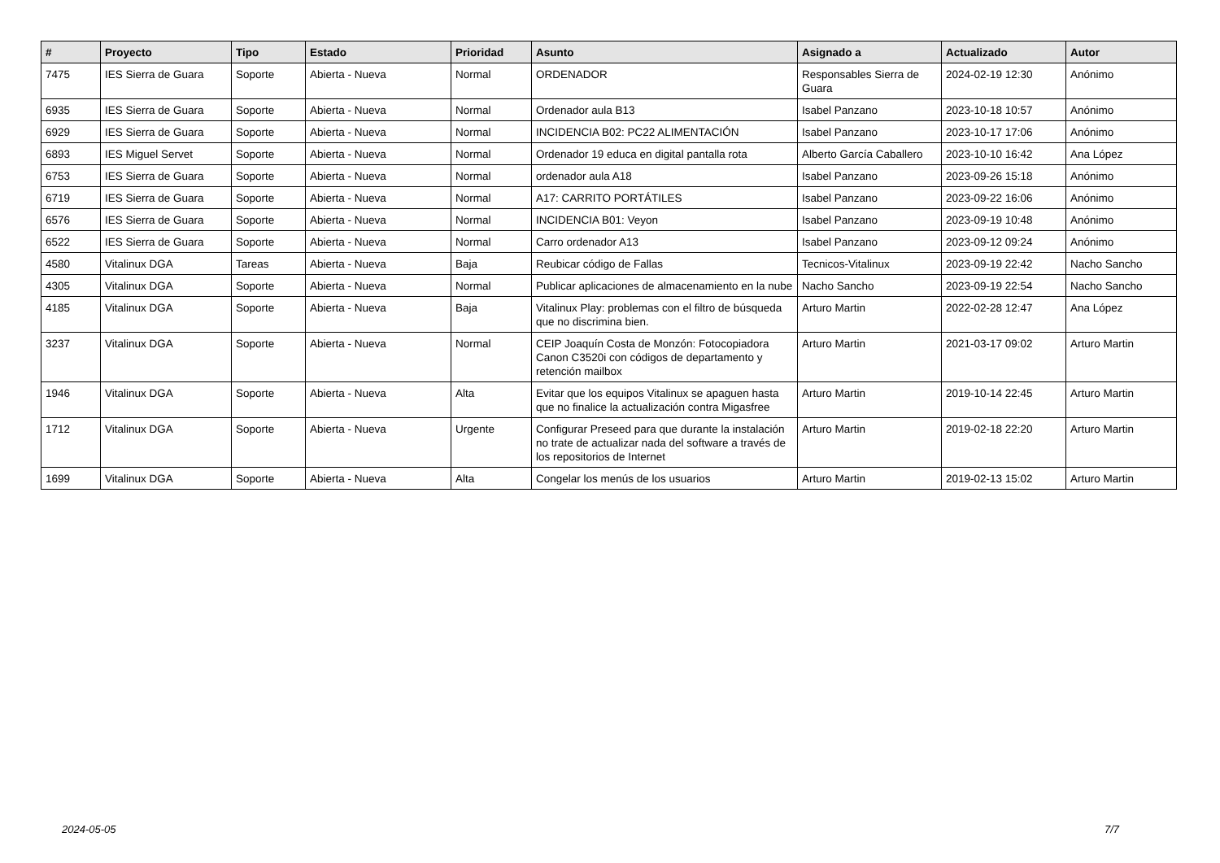| # | Proyecto | Tipo | Estado | Prioridad | Asunto | Asignado a | Actualizado | Autor |
| --- | --- | --- | --- | --- | --- | --- | --- | --- |
| 7475 | IES Sierra de Guara | Soporte | Abierta - Nueva | Normal | ORDENADOR | Responsables Sierra de Guara | 2024-02-19 12:30 | Anónimo |
| 6935 | IES Sierra de Guara | Soporte | Abierta - Nueva | Normal | Ordenador aula B13 | Isabel Panzano | 2023-10-18 10:57 | Anónimo |
| 6929 | IES Sierra de Guara | Soporte | Abierta - Nueva | Normal | INCIDENCIA B02: PC22 ALIMENTACIÓN | Isabel Panzano | 2023-10-17 17:06 | Anónimo |
| 6893 | IES Miguel Servet | Soporte | Abierta - Nueva | Normal | Ordenador 19 educa en digital pantalla rota | Alberto García Caballero | 2023-10-10 16:42 | Ana López |
| 6753 | IES Sierra de Guara | Soporte | Abierta - Nueva | Normal | ordenador aula A18 | Isabel Panzano | 2023-09-26 15:18 | Anónimo |
| 6719 | IES Sierra de Guara | Soporte | Abierta - Nueva | Normal | A17: CARRITO PORTÁTILES | Isabel Panzano | 2023-09-22 16:06 | Anónimo |
| 6576 | IES Sierra de Guara | Soporte | Abierta - Nueva | Normal | INCIDENCIA B01: Veyon | Isabel Panzano | 2023-09-19 10:48 | Anónimo |
| 6522 | IES Sierra de Guara | Soporte | Abierta - Nueva | Normal | Carro ordenador A13 | Isabel Panzano | 2023-09-12 09:24 | Anónimo |
| 4580 | Vitalinux DGA | Tareas | Abierta - Nueva | Baja | Reubicar código de Fallas | Tecnicos-Vitalinux | 2023-09-19 22:42 | Nacho Sancho |
| 4305 | Vitalinux DGA | Soporte | Abierta - Nueva | Normal | Publicar aplicaciones de almacenamiento en la nube | Nacho Sancho | 2023-09-19 22:54 | Nacho Sancho |
| 4185 | Vitalinux DGA | Soporte | Abierta - Nueva | Baja | Vitalinux Play: problemas con el filtro de búsqueda que no discrimina bien. | Arturo Martin | 2022-02-28 12:47 | Ana López |
| 3237 | Vitalinux DGA | Soporte | Abierta - Nueva | Normal | CEIP Joaquín Costa de Monzón: Fotocopiadora Canon C3520i con códigos de departamento y retención mailbox | Arturo Martin | 2021-03-17 09:02 | Arturo Martin |
| 1946 | Vitalinux DGA | Soporte | Abierta - Nueva | Alta | Evitar que los equipos Vitalinux se apaguen hasta que no finalice la actualización contra Migasfree | Arturo Martin | 2019-10-14 22:45 | Arturo Martin |
| 1712 | Vitalinux DGA | Soporte | Abierta - Nueva | Urgente | Configurar Preseed para que durante la instalación no trate de actualizar nada del software a través de los repositorios de Internet | Arturo Martin | 2019-02-18 22:20 | Arturo Martin |
| 1699 | Vitalinux DGA | Soporte | Abierta - Nueva | Alta | Congelar los menús de los usuarios | Arturo Martin | 2019-02-13 15:02 | Arturo Martin |
2024-05-05 7/7